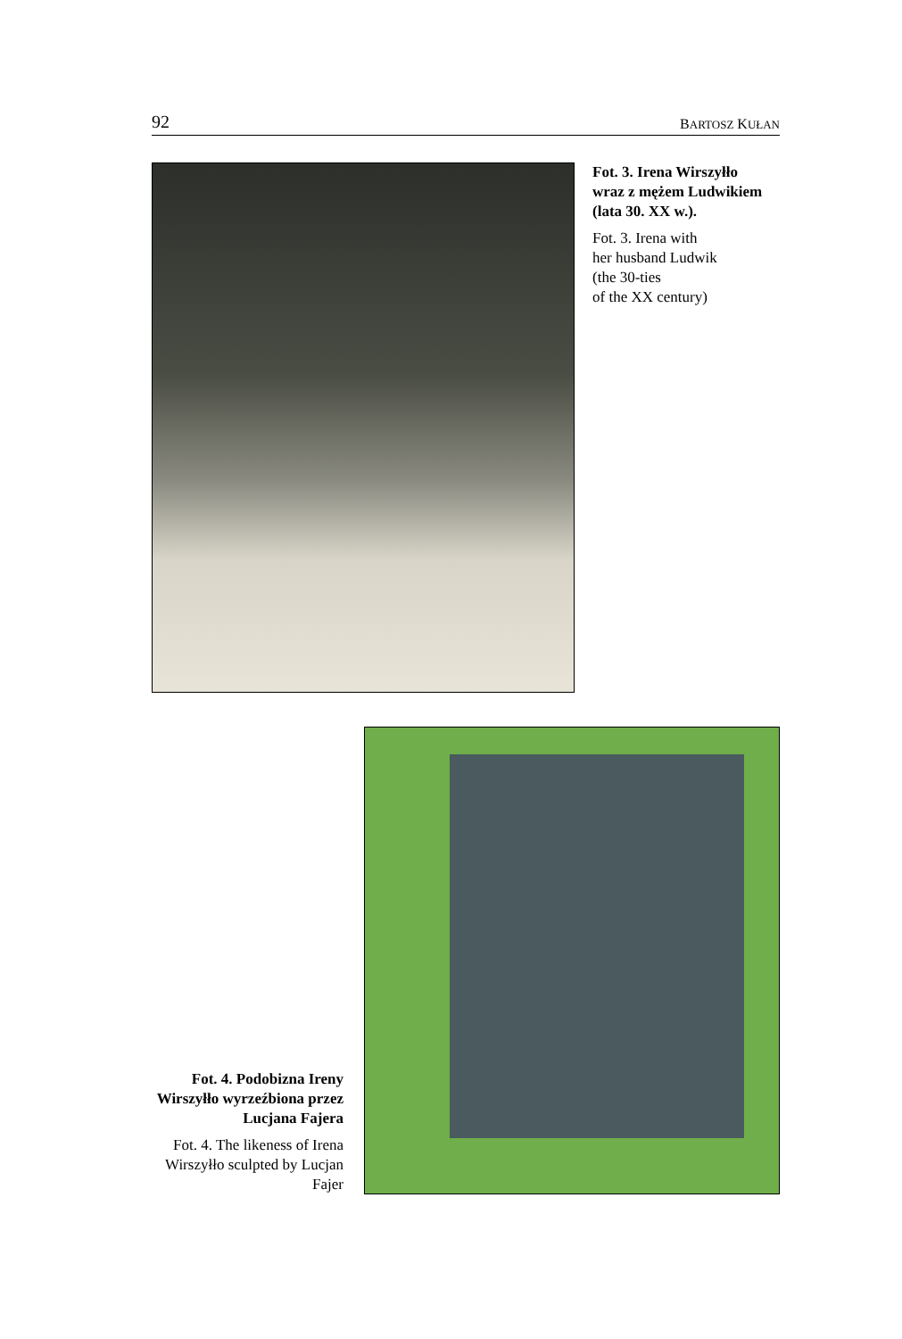92 BARTOSZ KUŁAN
Fot. 3. Irena Wirszyłło wraz z mężem Ludwikiem (lata 30. XX w.).
Fot. 3. Irena with
her husband Ludwik
(the 30-ties
of the XX century)
Fot. 4. Podobizna Ireny Wirszyłło wyrzeźbiona przez Lucjana Fajera
Fot. 4. The likeness of Irena Wirszyłło sculpted by Lucjan Fajer